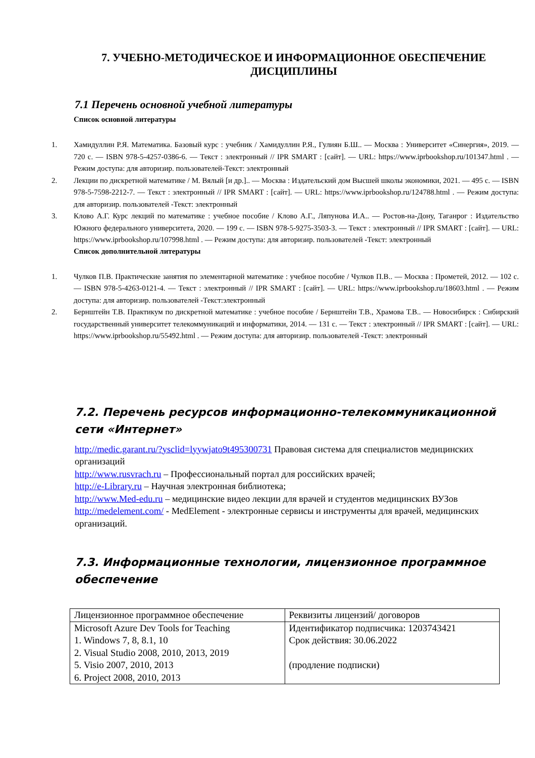7. УЧЕБНО-МЕТОДИЧЕСКОЕ И ИНФОРМАЦИОННОЕ ОБЕСПЕЧЕНИЕ ДИСЦИПЛИНЫ
7.1 Перечень основной учебной литературы
Список основной литературы
1. Хамидуллин Р.Я. Математика. Базовый курс : учебник / Хамидуллин Р.Я., Гулиян Б.Ш.. — Москва : Университет «Синергия», 2019. — 720 c. — ISBN 978-5-4257-0386-6. — Текст : электронный // IPR SMART : [сайт]. — URL: https://www.iprbookshop.ru/101347.html . — Режим доступа: для авторизир. пользователей-Текст: электронный
2. Лекции по дискретной математике / М. Вялый [и др.].. — Москва : Издательский дом Высшей школы экономики, 2021. — 495 c. — ISBN 978-5-7598-2212-7. — Текст : электронный // IPR SMART : [сайт]. — URL: https://www.iprbookshop.ru/124788.html . — Режим доступа: для авторизир. пользователей -Текст: электронный
3. Клово А.Г. Курс лекций по математике : учебное пособие / Клово А.Г., Ляпунова И.А.. — Ростов-на-Дону, Таганрог : Издательство Южного федерального университета, 2020. — 199 c. — ISBN 978-5-9275-3503-3. — Текст : электронный // IPR SMART : [сайт]. — URL: https://www.iprbookshop.ru/107998.html . — Режим доступа: для авторизир. пользователей -Текст: электронный
Список дополнительной литературы
1. Чулков П.В. Практические занятия по элементарной математике : учебное пособие / Чулков П.В.. — Москва : Прометей, 2012. — 102 c. — ISBN 978-5-4263-0121-4. — Текст : электронный // IPR SMART : [сайт]. — URL: https://www.iprbookshop.ru/18603.html . — Режим доступа: для авторизир. пользователей -Текст:электронный
2. Бернштейн Т.В. Практикум по дискретной математике : учебное пособие / Бернштейн Т.В., Храмова Т.В.. — Новосибирск : Сибирский государственный университет телекоммуникаций и информатики, 2014. — 131 c. — Текст : электронный // IPR SMART : [сайт]. — URL: https://www.iprbookshop.ru/55492.html . — Режим доступа: для авторизир. пользователей -Текст: электронный
7.2. Перечень ресурсов информационно-телекоммуникационной сети «Интернет»
http://medic.garant.ru/?ysclid=lyywjato9t495300731 Правовая система для специалистов медицинских организаций
http://www.rusvrach.ru – Профессиональный портал для российских врачей;
http://e-Library.ru – Научная электронная библиотека;
http://www.Med-edu.ru – медицинские видео лекции для врачей и студентов медицинских ВУЗов
http://medelement.com/ - MedElement - электронные сервисы и инструменты для врачей, медицинских организаций.
7.3. Информационные технологии, лицензионное программное обеспечение
| Лицензионное программное обеспечение | Реквизиты лицензий/ договоров |
| Microsoft Azure Dev Tools for Teaching 1. Windows 7, 8, 8.1, 10 2. Visual Studio 2008, 2010, 2013, 2019 5. Visio 2007, 2010, 2013 6. Project 2008, 2010, 2013 | Идентификатор подписчика: 1203743421 Срок действия: 30.06.2022 (продление подписки) |